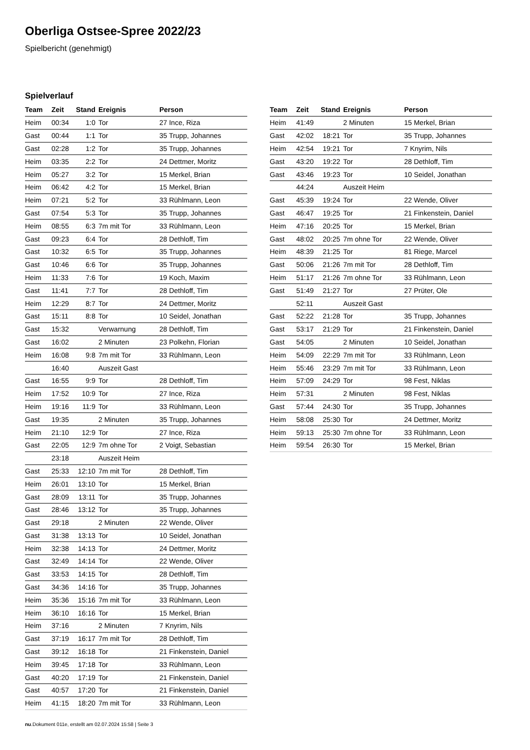Oberliga Ostsee-Spree 2022/23
Spielbericht (genehmigt)
Spielverlauf
| Team | Zeit | Stand | Ereignis | Person |
| --- | --- | --- | --- | --- |
| Heim | 00:34 | 1:0 | Tor | 27 Ince, Riza |
| Gast | 00:44 | 1:1 | Tor | 35 Trupp, Johannes |
| Gast | 02:28 | 1:2 | Tor | 35 Trupp, Johannes |
| Heim | 03:35 | 2:2 | Tor | 24 Dettmer, Moritz |
| Heim | 05:27 | 3:2 | Tor | 15 Merkel, Brian |
| Heim | 06:42 | 4:2 | Tor | 15 Merkel, Brian |
| Heim | 07:21 | 5:2 | Tor | 33 Rühlmann, Leon |
| Gast | 07:54 | 5:3 | Tor | 35 Trupp, Johannes |
| Heim | 08:55 | 6:3 | 7m mit Tor | 33 Rühlmann, Leon |
| Gast | 09:23 | 6:4 | Tor | 28 Dethloff, Tim |
| Gast | 10:32 | 6:5 | Tor | 35 Trupp, Johannes |
| Gast | 10:46 | 6:6 | Tor | 35 Trupp, Johannes |
| Heim | 11:33 | 7:6 | Tor | 19 Koch, Maxim |
| Gast | 11:41 | 7:7 | Tor | 28 Dethloff, Tim |
| Heim | 12:29 | 8:7 | Tor | 24 Dettmer, Moritz |
| Gast | 15:11 | 8:8 | Tor | 10 Seidel, Jonathan |
| Gast | 15:32 | | Verwarnung | 28 Dethloff, Tim |
| Gast | 16:02 | | 2 Minuten | 23 Polkehn, Florian |
| Heim | 16:08 | 9:8 | 7m mit Tor | 33 Rühlmann, Leon |
| | 16:40 | | Auszeit Gast | |
| Gast | 16:55 | 9:9 | Tor | 28 Dethloff, Tim |
| Heim | 17:52 | 10:9 | Tor | 27 Ince, Riza |
| Heim | 19:16 | 11:9 | Tor | 33 Rühlmann, Leon |
| Gast | 19:35 | | 2 Minuten | 35 Trupp, Johannes |
| Heim | 21:10 | 12:9 | Tor | 27 Ince, Riza |
| Gast | 22:05 | 12:9 | 7m ohne Tor | 2 Voigt, Sebastian |
| | 23:18 | | Auszeit Heim | |
| Gast | 25:33 | 12:10 | 7m mit Tor | 28 Dethloff, Tim |
| Heim | 26:01 | 13:10 | Tor | 15 Merkel, Brian |
| Gast | 28:09 | 13:11 | Tor | 35 Trupp, Johannes |
| Gast | 28:46 | 13:12 | Tor | 35 Trupp, Johannes |
| Gast | 29:18 | | 2 Minuten | 22 Wende, Oliver |
| Gast | 31:38 | 13:13 | Tor | 10 Seidel, Jonathan |
| Heim | 32:38 | 14:13 | Tor | 24 Dettmer, Moritz |
| Gast | 32:49 | 14:14 | Tor | 22 Wende, Oliver |
| Gast | 33:53 | 14:15 | Tor | 28 Dethloff, Tim |
| Gast | 34:36 | 14:16 | Tor | 35 Trupp, Johannes |
| Heim | 35:36 | 15:16 | 7m mit Tor | 33 Rühlmann, Leon |
| Heim | 36:10 | 16:16 | Tor | 15 Merkel, Brian |
| Heim | 37:16 | | 2 Minuten | 7 Knyrim, Nils |
| Gast | 37:19 | 16:17 | 7m mit Tor | 28 Dethloff, Tim |
| Gast | 39:12 | 16:18 | Tor | 21 Finkenstein, Daniel |
| Heim | 39:45 | 17:18 | Tor | 33 Rühlmann, Leon |
| Gast | 40:20 | 17:19 | Tor | 21 Finkenstein, Daniel |
| Gast | 40:57 | 17:20 | Tor | 21 Finkenstein, Daniel |
| Heim | 41:15 | 18:20 | 7m mit Tor | 33 Rühlmann, Leon |
| Team | Zeit | Stand | Ereignis | Person |
| --- | --- | --- | --- | --- |
| Heim | 41:49 | | 2 Minuten | 15 Merkel, Brian |
| Gast | 42:02 | 18:21 | Tor | 35 Trupp, Johannes |
| Heim | 42:54 | 19:21 | Tor | 7 Knyrim, Nils |
| Gast | 43:20 | 19:22 | Tor | 28 Dethloff, Tim |
| Gast | 43:46 | 19:23 | Tor | 10 Seidel, Jonathan |
| | 44:24 | | Auszeit Heim | |
| Gast | 45:39 | 19:24 | Tor | 22 Wende, Oliver |
| Gast | 46:47 | 19:25 | Tor | 21 Finkenstein, Daniel |
| Heim | 47:16 | 20:25 | Tor | 15 Merkel, Brian |
| Gast | 48:02 | 20:25 | 7m ohne Tor | 22 Wende, Oliver |
| Heim | 48:39 | 21:25 | Tor | 81 Riege, Marcel |
| Gast | 50:06 | 21:26 | 7m mit Tor | 28 Dethloff, Tim |
| Heim | 51:17 | 21:26 | 7m ohne Tor | 33 Rühlmann, Leon |
| Gast | 51:49 | 21:27 | Tor | 27 Prüter, Ole |
| | 52:11 | | Auszeit Gast | |
| Gast | 52:22 | 21:28 | Tor | 35 Trupp, Johannes |
| Gast | 53:17 | 21:29 | Tor | 21 Finkenstein, Daniel |
| Gast | 54:05 | | 2 Minuten | 10 Seidel, Jonathan |
| Heim | 54:09 | 22:29 | 7m mit Tor | 33 Rühlmann, Leon |
| Heim | 55:46 | 23:29 | 7m mit Tor | 33 Rühlmann, Leon |
| Heim | 57:09 | 24:29 | Tor | 98 Fest, Niklas |
| Heim | 57:31 | | 2 Minuten | 98 Fest, Niklas |
| Gast | 57:44 | 24:30 | Tor | 35 Trupp, Johannes |
| Heim | 58:08 | 25:30 | Tor | 24 Dettmer, Moritz |
| Heim | 59:13 | 25:30 | 7m ohne Tor | 33 Rühlmann, Leon |
| Heim | 59:54 | 26:30 | Tor | 15 Merkel, Brian |
nu.Dokument 011e, erstellt am 02.07.2024 15:58 | Seite 3